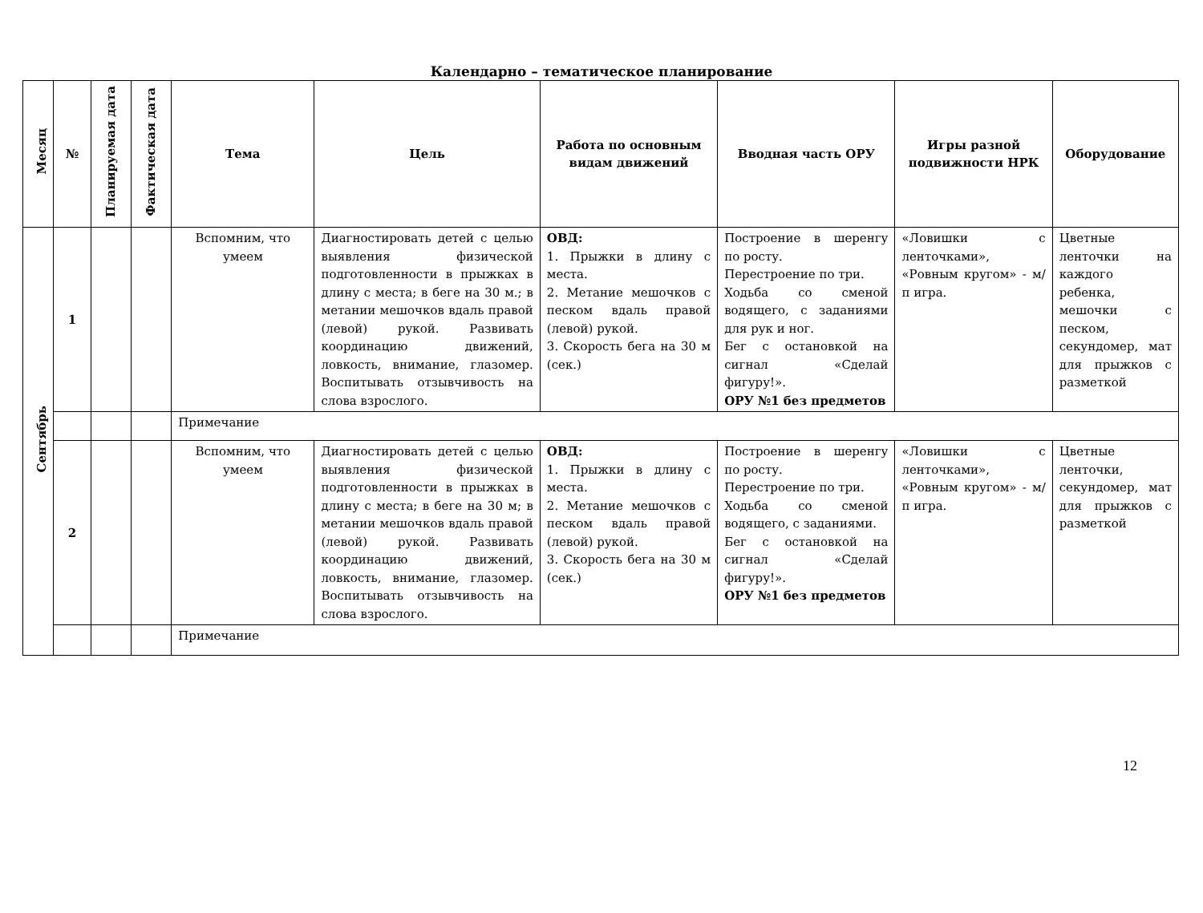Календарно – тематическое планирование
| Месяц | № | Планируемая дата | Фактическая дата | Тема | Цель | Работа по основным видам движений | Вводная часть ОРУ | Игры разной подвижности НРК | Оборудование |
| --- | --- | --- | --- | --- | --- | --- | --- | --- | --- |
| Сентябрь | 1 | | | Вспомним, что умеем | Диагностировать детей с целью выявления физической подготовленности в прыжках в длину с места; в беге на 30 м.; в метании мешочков вдаль правой (левой) рукой. Развивать координацию движений, ловкость, внимание, глазомер. Воспитывать отзывчивость на слова взрослого. | ОВД: 1. Прыжки в длину с места. 2. Метание мешочков с песком вдаль правой (левой) рукой. 3. Скорость бега на 30 м (сек.) | Построение в шеренгу по росту. Перестроение по три. Ходьба со сменой водящего, с заданиями для рук и ног. Бег с остановкой на сигнал «Сделай фигуру!». ОРУ №1 без предметов | «Ловишки с ленточками», «Ровным кругом» - м/п игра. | Цветные ленточки на каждого ребенка, мешочки с песком, секундомер, мат для прыжков с разметкой |
| | | | | Примечание | | | | | |
| | 2 | | | Вспомним, что умеем | Диагностировать детей с целью выявления физической подготовленности в прыжках в длину с места; в беге на 30 м; в метании мешочков вдаль правой (левой) рукой. Развивать координацию движений, ловкость, внимание, глазомер. Воспитывать отзывчивость на слова взрослого. | ОВД: 1. Прыжки в длину с места. 2. Метание мешочков с песком вдаль правой (левой) рукой. 3. Скорость бега на 30 м (сек.) | Построение в шеренгу по росту. Перестроение по три. Ходьба со сменой водящего, с заданиями. Бег с остановкой на сигнал «Сделай фигуру!». ОРУ №1 без предметов | «Ловишки с ленточками», «Ровным кругом» - м/п игра. | Цветные ленточки, секундомер, мат для прыжков с разметкой |
| | | | | Примечание | | | | | |
12